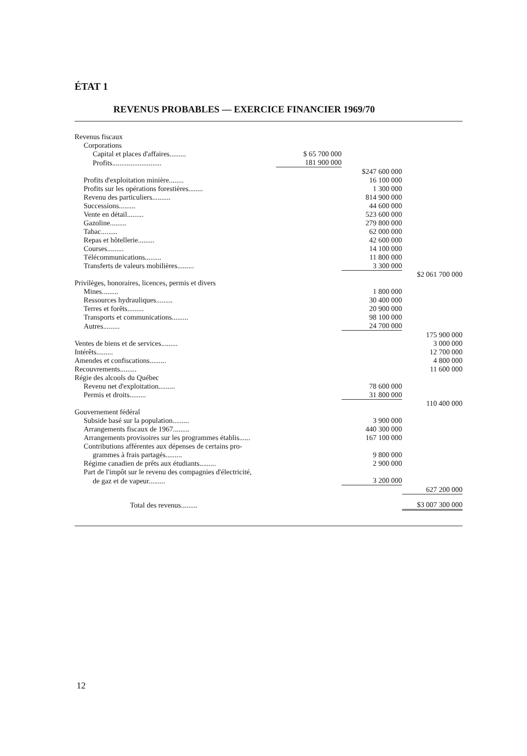ÉTAT 1
REVENUS PROBABLES — EXERCICE FINANCIER 1969/70
| Revenus fiscaux | | | |
| Corporations | | | |
| Capital et places d'affaires......... | $ 65 700 000 | | |
| Profits........................... | 181 900 000 | | |
| | | $247 600 000 | |
| Profits d'exploitation minière........ | | 16 100 000 | |
| Profits sur les opérations forestières........ | | 1 300 000 | |
| Revenu des particuliers.......... | | 814 900 000 | |
| Successions......... | | 44 600 000 | |
| Vente en détail......... | | 523 600 000 | |
| Gazoline......... | | 279 800 000 | |
| Tabac......... | | 62 000 000 | |
| Repas et hôtellerie......... | | 42 600 000 | |
| Courses......... | | 14 100 000 | |
| Télécommunications......... | | 11 800 000 | |
| Transferts de valeurs mobilières......... | | 3 300 000 | |
| | | | $2 061 700 000 |
| Privilèges, honoraires, licences, permis et divers | | | |
| Mines......... | | 1 800 000 | |
| Ressources hydrauliques......... | | 30 400 000 | |
| Terres et forêts......... | | 20 900 000 | |
| Transports et communications......... | | 98 100 000 | |
| Autres......... | | 24 700 000 | |
| | | | 175 900 000 |
| Ventes de biens et de services......... | | | 3 000 000 |
| Intérêts......... | | | 12 700 000 |
| Amendes et confiscations......... | | | 4 800 000 |
| Recouvrements......... | | | 11 600 000 |
| Régie des alcools du Québec | | | |
| Revenu net d'exploitation......... | | 78 600 000 | |
| Permis et droits......... | | 31 800 000 | |
| | | | 110 400 000 |
| Gouvernement fédéral | | | |
| Subside basé sur la population......... | | 3 900 000 | |
| Arrangements fiscaux de 1967......... | | 440 300 000 | |
| Arrangements provisoires sur les programmes établis...... | | 167 100 000 | |
| Contributions afférentes aux dépenses de certains pro- | | | |
| grammes à frais partagés......... | | 9 800 000 | |
| Régime canadien de prêts aux étudiants......... | | 2 900 000 | |
| Part de l'impôt sur le revenu des compagnies d'électricité, | | | |
| de gaz et de vapeur......... | | 3 200 000 | |
| | | | 627 200 000 |
| Total des revenus......... | | | $3 007 300 000 |
12